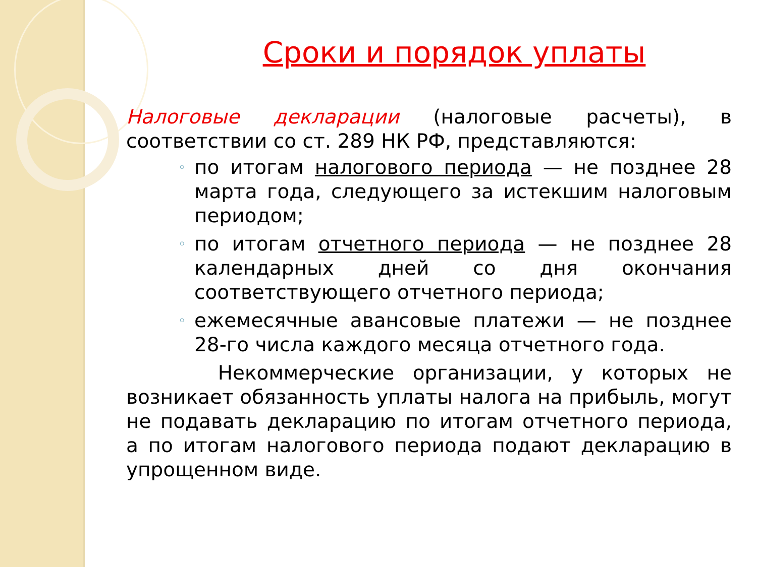Сроки и порядок уплаты
Налоговые декларации (налоговые расчеты), в соответствии со ст. 289 НК РФ, представляются:
◦ по итогам налогового периода — не позднее 28 марта года, следующего за истекшим налоговым периодом;
◦ по итогам отчетного периода — не позднее 28 календарных дней со дня окончания соответствующего отчетного периода;
◦ ежемесячные авансовые платежи — не позднее 28-го числа каждого месяца отчетного года.
Некоммерческие организации, у которых не возникает обязанность уплаты налога на прибыль, могут не подавать декларацию по итогам отчетного периода, а по итогам налогового периода подают декларацию в упрощенном виде.